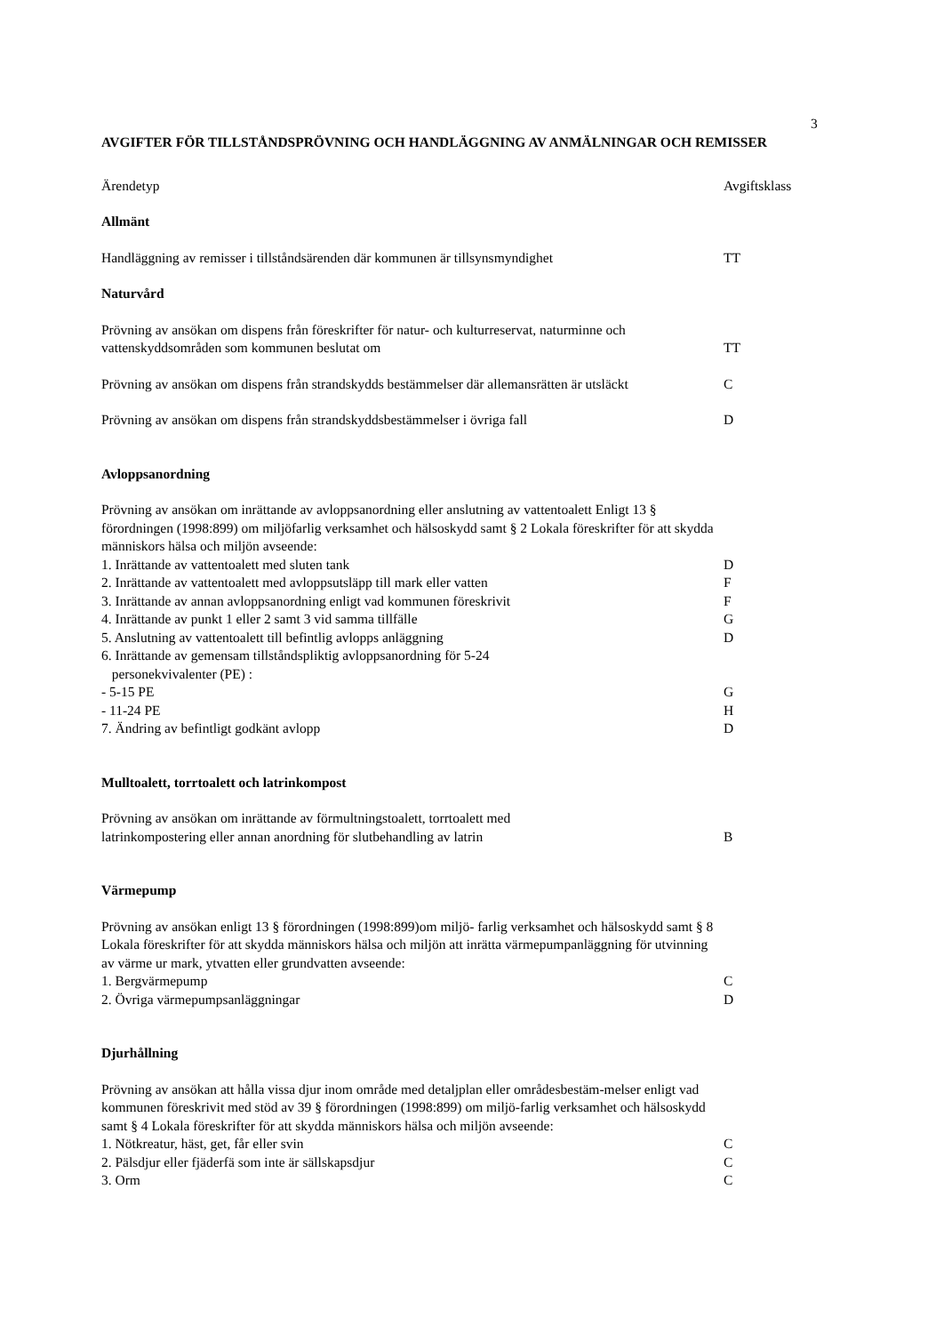3
AVGIFTER FÖR TILLSTÅNDSPRÖVNING OCH HANDLÄGGNING AV ANMÄLNINGAR OCH REMISSER
| Ärendetyp | Avgiftsklass |
| Allmänt | |
| Handläggning av remisser i tillståndsärenden där kommunen är tillsynsmyndighet | TT |
| Naturvård | |
| Prövning av ansökan om dispens från föreskrifter för natur- och kulturreservat, naturminne och vattenskyddsområden som kommunen beslutat om | TT |
| Prövning av ansökan om dispens från strandskydds bestämmelser där allemansrätten är utsläckt | C |
| Prövning av ansökan om dispens från strandskyddsbestämmelser i övriga fall | D |
| Avloppsanordning | |
| Prövning av ansökan om inrättande av avloppsanordning eller anslutning av vattentoalett Enligt 13 § förordningen (1998:899) om miljöfarlig verksamhet och hälsoskydd samt § 2 Lokala föreskrifter för att skydda människors hälsa och miljön avseende: | |
| 1. Inrättande av vattentoalett med sluten tank | D |
| 2. Inrättande av vattentoalett med avloppsutsläpp till mark eller vatten | F |
| 3. Inrättande av annan avloppsanordning enligt vad kommunen föreskrivit | F |
| 4. Inrättande av punkt 1 eller 2 samt 3 vid samma tillfälle | G |
| 5. Anslutning av vattentoalett till befintlig avlopps anläggning | D |
| 6. Inrättande av gemensam tillståndspliktig avloppsanordning för 5-24 personekvivalenter (PE) : | |
| - 5-15 PE | G |
| - 11-24 PE | H |
| 7. Ändring av befintligt godkänt avlopp | D |
| Mulltoalett, torrtoalett och latrinkompost | |
| Prövning av ansökan om inrättande av förmultningstoalett, torrtoalett med latrinkompostering eller annan anordning för slutbehandling av latrin | B |
| Värmepump | |
| Prövning av ansökan enligt 13 § förordningen (1998:899)om miljö- farlig verksamhet och hälsoskydd samt § 8 Lokala föreskrifter för att skydda människors hälsa och miljön att inrätta värmepumpanläggning för utvinning av värme ur mark, ytvatten eller grundvatten avseende: | |
| 1. Bergvärmepump | C |
| 2. Övriga värmepumpsanläggningar | D |
| Djurhållning | |
| Prövning av ansökan att hålla vissa djur inom område med detaljplan eller områdesbestäm-melser enligt vad kommunen föreskrivit med stöd av 39 § förordningen (1998:899) om miljö-farlig verksamhet och hälsoskydd samt § 4 Lokala föreskrifter för att skydda människors hälsa och miljön avseende: | |
| 1. Nötkreatur, häst, get, får eller svin | C |
| 2. Pälsdjur eller fjäderfä som inte är sällskapsdjur | C |
| 3. Orm | C |